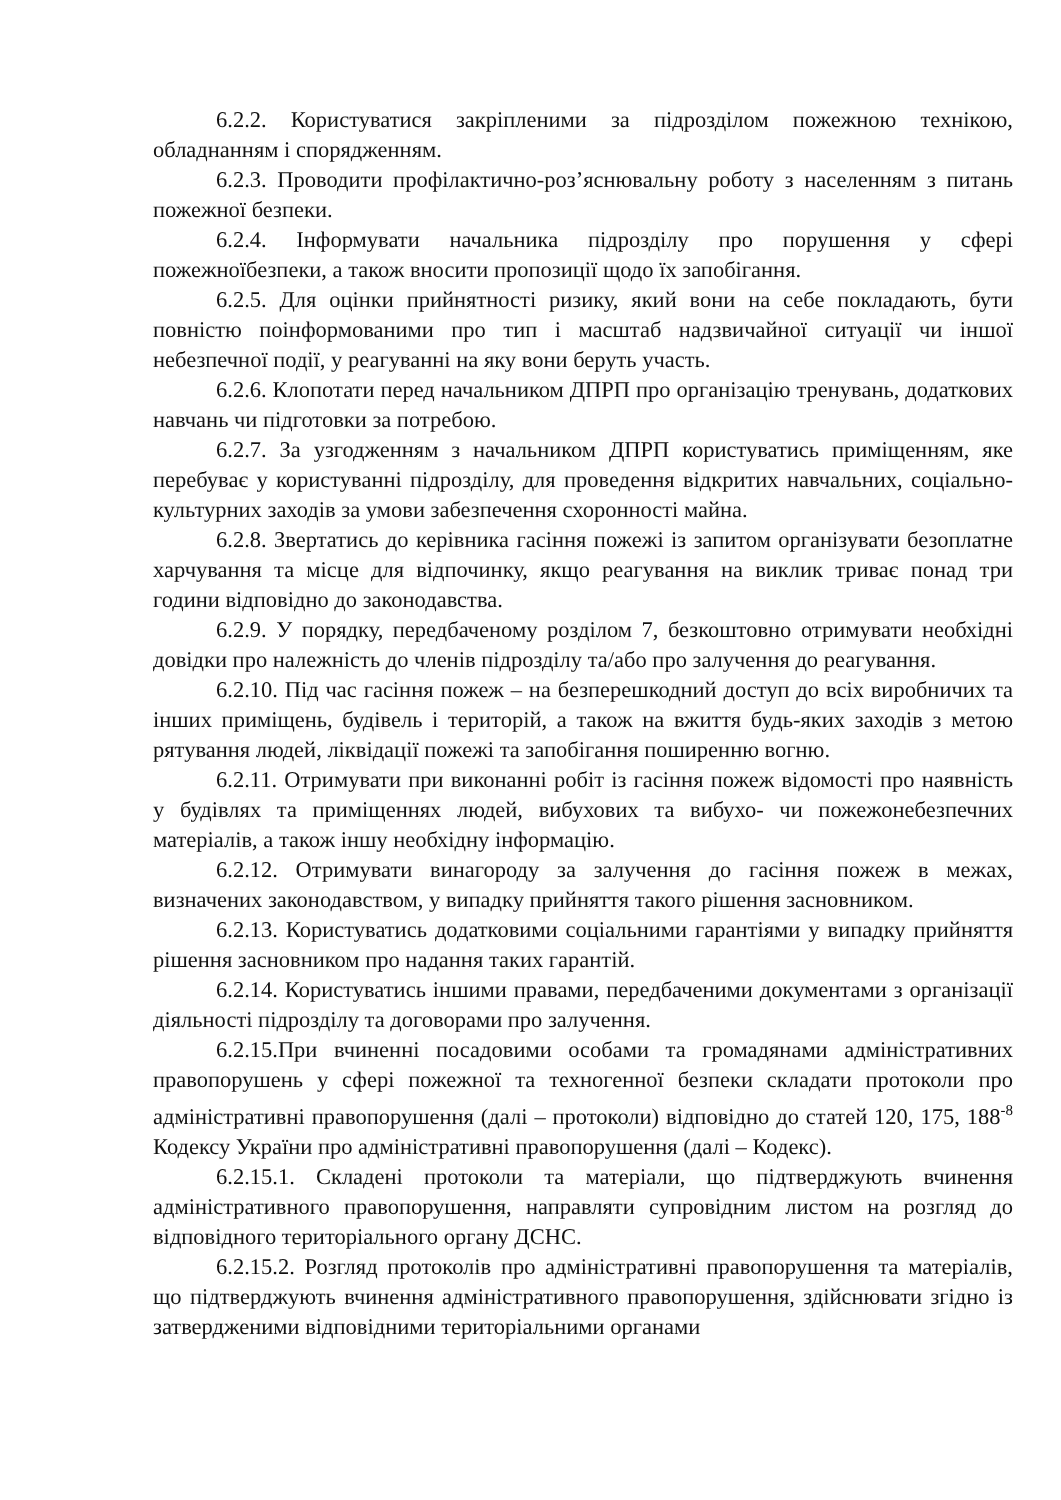6.2.2. Користуватися закріпленими за підрозділом пожежною технікою, обладнанням і спорядженням.
6.2.3. Проводити профілактично-роз’яснювальну роботу з населенням з питань пожежної безпеки.
6.2.4. Інформувати начальника підрозділу про порушення у сфері пожежноїбезпеки, а також вносити пропозиції щодо їх запобігання.
6.2.5. Для оцінки прийнятності ризику, який вони на себе покладають, бути повністю поінформованими про тип і масштаб надзвичайної ситуації чи іншої небезпечної події, у реагуванні на яку вони беруть участь.
6.2.6. Клопотати перед начальником ДПРП про організацію тренувань, додаткових навчань чи підготовки за потребою.
6.2.7. За узгодженням з начальником ДПРП користуватись приміщенням, яке перебуває у користуванні підрозділу, для проведення відкритих навчальних, соціально-культурних заходів за умови забезпечення схоронності майна.
6.2.8. Звертатись до керівника гасіння пожежі із запитом організувати безоплатне харчування та місце для відпочинку, якщо реагування на виклик триває понад три години відповідно до законодавства.
6.2.9. У порядку, передбаченому розділом 7, безкоштовно отримувати необхідні довідки про належність до членів підрозділу та/або про залучення до реагування.
6.2.10. Під час гасіння пожеж – на безперешкодний доступ до всіх виробничих та інших приміщень, будівель і територій, а також на вжиття будь-яких заходів з метою рятування людей, ліквідації пожежі та запобігання поширенню вогню.
6.2.11. Отримувати при виконанні робіт із гасіння пожеж відомості про наявність у будівлях та приміщеннях людей, вибухових та вибухо- чи пожежонебезпечних матеріалів, а також іншу необхідну інформацію.
6.2.12. Отримувати винагороду за залучення до гасіння пожеж в межах, визначених законодавством, у випадку прийняття такого рішення засновником.
6.2.13. Користуватись додатковими соціальними гарантіями у випадку прийняття рішення засновником про надання таких гарантій.
6.2.14. Користуватись іншими правами, передбаченими документами з організації діяльності підрозділу та договорами про залучення.
6.2.15.При вчиненні посадовими особами та громадянами адміністративних правопорушень у сфері пожежної та техногенної безпеки складати протоколи про адміністративні правопорушення (далі – протоколи) відповідно до статей 120, 175, 188<sup>-8</sup> Кодексу України про адміністративні правопорушення (далі – Кодекс).
6.2.15.1. Складені протоколи та матеріали, що підтверджують вчинення адміністративного правопорушення, направляти супровідним листом на розгляд до відповідного територіального органу ДСНС.
6.2.15.2. Розгляд протоколів про адміністративні правопорушення та матеріалів, що підтверджують вчинення адміністративного правопорушення, здійснювати згідно із затвердженими відповідними територіальними органами